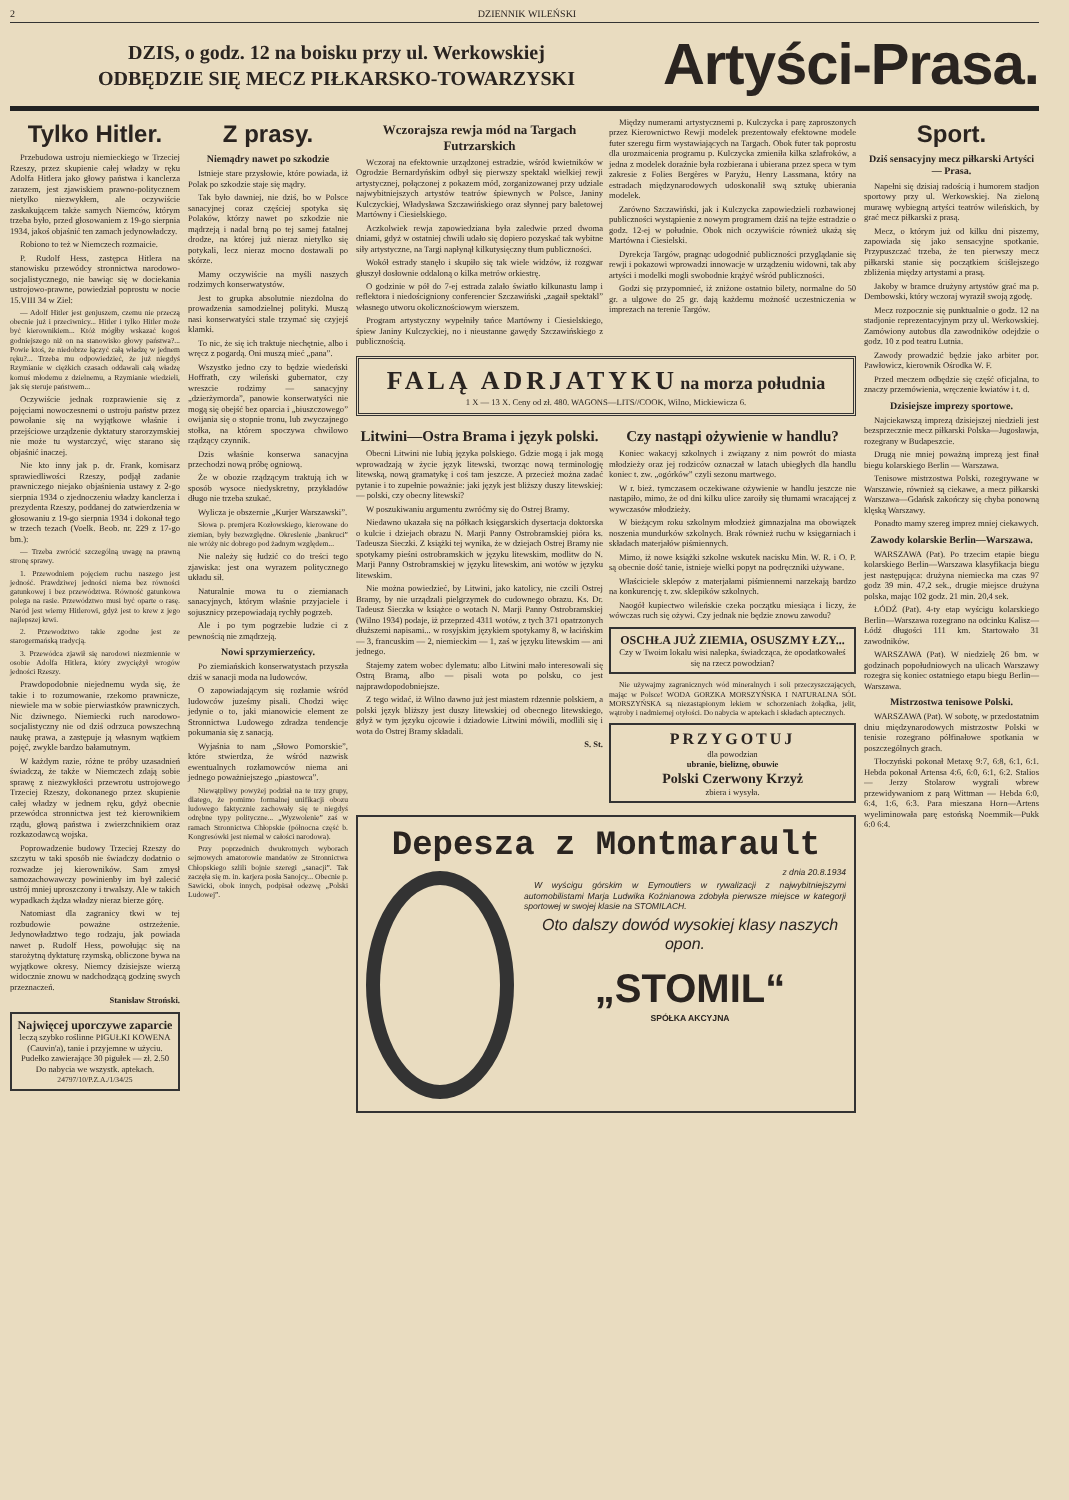2 DZIENNIK WILEŃSKI
DZIS, o godz. 12 na boisku przy ul. Werkowskiej
ODBĘDZIE SIĘ MECZ PIŁKARSKO-TOWARZYSKI
Artyści-Prasa.
Tylko Hitler.
Przebudowa ustroju niemieckiego w Trzeciej Rzeszy, przez skupienie całej władzy w ręku Adolfa Hitlera jako głowy państwa i kanclerza zarazem, jest zjawiskiem prawno-politycznem nietylko niezwykłem, ale oczywiście zaskakującem także samych Niemców, którym trzeba było, przed głosowaniem z 19-go sierpnia 1934, jakoś objaśnić ten zamach jedynowładczy.
Robiono to też w Niemczech rozmaicie.
P. Rudolf Hess, zastępca Hitlera na stanowisku przewódcy stronnictwa narodowo-socjalistycznego, nie bawiąc się w dociekania ustrojowo-prawne, powiedział poprostu w nocie 15.VIII 34 w Ziel:
— Adolf Hitler jest genjuszem, czemu nie przeczą obecnie już i przeciwnicy... Hitler i tylko Hitler może być kierownikiem... Któż mógłby wskazać kogoś godniejszego niż on na stanowisko głowy państwa?... Powie ktoś, że niedobrze łączyć całą władzę w jednem ręku?... Trzeba mu odpowiedzieć, że już niegdyś Rzymianie w ciężkich czasach oddawali całą władzę komuś młodemu z dzielnemu, a Rzymianie wiedzieli, jak się steruje państwem...
Oczywiście jednak rozprawienie się z pojęciami nowoczesnemi o ustroju państw przez powołanie się na wyjątkowe właśnie i przejściowe urządzenie dyktatury starorzymskiej nie może tu wystarczyć, więc starano się objaśnić inaczej.
Nie kto inny jak p. dr. Frank, komisarz sprawiedliwości Rzeszy, podjął zadanie prawniczego niejako objaśnienia ustawy z 2-go sierpnia 1934 o zjednoczeniu władzy kanclerza i prezydenta Rzeszy, poddanej do zatwierdzenia w głosowaniu z 19-go sierpnia 1934 i dokonał tego w trzech tezach (Voelk. Beob. nr. 229 z 17-go bm.):
— Trzeba zwrócić szczególną uwagę na prawną stronę sprawy.
1. Przewodniem pojęciem ruchu naszego jest jedność. Prawdziwej jedności niema bez równości gatunkowej i bez przewództwa. Równość gatunkowa polega na rasie. Przewództwo musi być oparte o rasę. Naród jest wierny Hitlerowi, gdyż jest to krew z jego najlepszej krwi.
2. Przewodztwo takie zgodne jest ze starogermańską tradycją.
3. Przewódca zjawił się narodowi niezmiennie w osobie Adolfa Hitlera, który zwyciężył wrogów jedności Rzeszy.
Prawdopodobnie niejednemu wyda się, że takie i to rozumowanie, rzekomo prawnicze, niewiele ma w sobie pierwiastków prawniczych. Nic dziwnego. Niemiecki ruch narodowo-socjalistyczny nie od dziś odrzuca powszechną naukę prawa, a zastępuje ją własnym wątkiem pojęć, zwykle bardzo bałamutnym.
W każdym razie, różne te próby uzasadnień świadczą, że także w Niemczech zdają sobie sprawę z niezwykłości przewrotu ustrojowego Trzeciej Rzeszy, dokonanego przez skupienie całej władzy w jednem ręku, gdyż obecnie przewódca stronnictwa jest też kierownikiem rządu, głową państwa i zwierzchnikiem oraz rozkazodawcą wojska.
Poprowadzenie budowy Trzeciej Rzeszy do szczytu w taki sposób nie świadczy dodatnio o rozwadze jej kierowników. Sam zmysł samozachowawczy powinienby im był zalecić ustrój mniej uproszczony i trwalszy. Ale w takich wypadkach żądza władzy nieraz bierze górę.
Natomiast dla zagranicy tkwi w tej rozbudowie poważne ostrzeżenie. Jedynowładztwo tego rodzaju, jak powiada nawet p. Rudolf Hess, powołując się na starożytną dyktaturę rzymską, obliczone bywa na wyjątkowe okresy. Niemcy dzisiejsze wierzą widocznie znowu w nadchodzącą godzinę swych przeznaczeń.
Stanisław Stroński.
Najwięcej uporczywe zaparcie
leczą szybko roślinne PIGUŁKI KOWENA (Cauvin'a), tanie i przyjemne w użyciu.
Pudełko zawierające 30 pigułek — zł. 2.50
Do nabycia we wszystk. aptekach.
24797/10/P.Z.A./1/34/25
Z prasy.
Niemądry nawet po szkodzie
Istnieje stare przysłowie, które powiada, iż Polak po szkodzie staje się mądry.
Tak było dawniej, nie dziś, bo w Polsce sanacyjnej coraz częściej spotyka się Polaków, którzy nawet po szkodzie nie mądrzeją i nadal brną po tej samej fatalnej drodze, na której już nieraz nietylko się potykali, lecz nieraz mocno dostawali po skórze.
Mamy oczywiście na myśli naszych rodzimych konserwatystów.
Jest to grupka absolutnie niezdolna do prowadzenia samodzielnej polityki. Muszą nasi konserwatyści stale trzymać się czyjejś klamki.
To nic, że się ich traktuje niechętnie, albo i wręcz z pogardą. Oni muszą mieć „pana”.
Wszystko jedno czy to będzie wiedeński Hoffrath, czy wileński gubernator, czy wreszcie rodzimy — sanacyjny „dzierżymorda”, panowie konserwatyści nie mogą się obejść bez oparcia i „biuszczowego” owijania się o stopnie tronu, lub zwyczajnego stołka, na którem spoczywa chwilowo rządzący czynnik.
Dzis właśnie konserwa sanacyjna przechodzi nową próbę ogniową.
Że w obozie rządzącym traktują ich w sposób wysoce niedyskretny, przykładów długo nie trzeba szukać.
Wylicza je obszernie „Kurjer Warszawski”.
Słowa p. premjera Kozłowskiego, kierowane do ziemian, były bezwzględne. Okreslenie „bankruci” nie wróży nic dobrego pod żadnym względem...
Nie należy się łudzić co do treści tego zjawiska: jest ona wyrazem politycznego układu sił.
Naturalnie mowa tu o ziemianach sanacyjnych, którym właśnie przyjaciele i sojusznicy przepowiadają rychły pogrzeb.
Ale i po tym pogrzebie ludzie ci z pewnością nie zmądrzeją.
Nowi sprzymierzeńcy.
Po ziemiańskich konserwatystach przyszła dziś w sanacji moda na ludowców.
O zapowiadającym się rozłamie wśród ludowców juześmy pisali. Chodzi więc jedynie o to, jaki mianowicie element ze Stronnictwa Ludowego zdradza tendencje pokumania się z sanacją.
Wyjaśnia to nam „Słowo Pomorskie”, które stwierdza, że wśród nazwisk ewentualnych rozłamowców niema ani jednego poważniejszego „piastowca”.
Niewątpliwy powyżej podział na te trzy grupy, dlatego, że pomimo formalnej unifikacji obozu ludowego faktycznie zachowały się te niegdyś odrębne typy polityczne... „Wyzwolenie” zaś w ramach Stronnictwa Chłopskie (północna część b. Kongresówki jest niemal w całości narodowa).
Przy poprzednich dwukrotnych wyborach sejmowych amatorowie mandatów ze Stronnictwa Chłopskiego szlili bojnie szeregi „sanacji”. Tak zaczęła się m. in. karjera posła Sanojcy... Obecnie p. Sawicki, obok innych, podpisał odezwę „Polski Ludowej”.
Wczorajsza rewja mód na Targach Futrzarskich
Wczoraj na efektownie urządzonej estradzie, wśród kwietników w Ogrodzie Bernardyńskim odbył się pierwszy spektakl wielkiej rewji artystycznej, połączonej z pokazem mód, zorganizowanej przy udziale najwybitniejszych artystów teatrów śpiewnych w Polsce, Janiny Kulczyckiej, Władysława Szczawińskiego oraz słynnej pary baletowej Martówny i Ciesielskiego.
Aczkolwiek rewja zapowiedziana była zaledwie przed dwoma dniami, gdyż w ostatniej chwili udało się dopiero pozyskać tak wybitne siły artystyczne, na Targi napłynął kilkutysięczny tłum publiczności.
Wokół estrady stanęło i skupiło się tak wiele widzów, iż rozgwar głuszył dosłownie oddaloną o kilka metrów orkiestrę.
O godzinie w pół do 7-ej estrada zalało światło kilkunastu lamp i reflektora i niedościgniony conferencier Szczawiński „zagaił spektakl” własnego utworu okolicznościowym wierszem.
Program artystyczny wypełniły tańce Martówny i Ciesielskiego, śpiew Janiny Kulczyckiej, no i nieustanne gawędy Szczawińskiego z publicznością.
Między numerami artystycznemi p. Kulczycka i parę zaproszonych przez Kierownictwo Rewji modelek prezentowały efektowne modele futer szeregu firm wystawiających na Targach. Obok futer tak poprostu dla urozmaicenia programu p. Kulczycka zmieniła kilka szlafroków, a jedna z modelek doraźnie była rozbierana i ubierana przez speca w tym zakresie z Folies Bergères w Paryżu, Henry Lassmana, który na estradach międzynarodowych udoskonalił swą sztukę ubierania modelek.
Zarówno Szczawiński, jak i Kulczycka zapowiedzieli rozbawionej publiczności wystąpienie z nowym programem dziś na tejże estradzie o godz. 12-ej w południe. Obok nich oczywiście również ukażą się Martówna i Ciesielski.
Dyrekcja Targów, pragnąc udogodnić publiczności przyglądanie się rewji i pokazowi wprowadzi innowacje w urządzeniu widowni, tak aby artyści i modelki mogli swobodnie krążyć wśród publiczności.
Godzi się przypomnieć, iż zniżone ostatnio bilety, normalne do 50 gr. a ulgowe do 25 gr. dają każdemu możność uczestniczenia w imprezach na terenie Targów.
FALĄ ADRJATYKU na morza południa
1 X — 13 X. Ceny od zł. 480. WAGONS—LITS//COOK, Wilno, Mickiewicza 6.
Litwini—Ostra Brama i język polski.
Obecni Litwini nie lubią języka polskiego. Gdzie mogą i jak mogą wprowadzają w życie język litewski, tworząc nową terminologję litewską, nową gramatykę i coś tam jeszcze. A przecież można zadać pytanie i to zupełnie poważnie: jaki język jest bliższy duszy litewskiej: — polski, czy obecny litewski?
W poszukiwaniu argumentu zwróćmy się do Ostrej Bramy.
Niedawno ukazała się na półkach księgarskich dysertacja doktorska o kulcie i dziejach obrazu N. Marji Panny Ostrobramskiej pióra ks. Tadeusza Sieczki. Z książki tej wynika, że w dziejach Ostrej Bramy nie spotykamy pieśni ostrobramskich w języku litewskim, modlitw do N. Marji Panny Ostrobramskiej w języku litewskim, ani wotów w języku litewskim.
Nie można powiedzieć, by Litwini, jako katolicy, nie czcili Ostrej Bramy, by nie urządzali pielgrzymek do cudownego obrazu. Ks. Dr. Tadeusz Sieczka w książce o wotach N. Marji Panny Ostrobramskiej (Wilno 1934) podaje, iż przeprzed 4311 wotów, z tych 371 opatrzonych dłuższemi napisami... w rosyjskim językiem spotykamy 8, w łacińskim — 3, francuskim — 2, niemieckim — 1, zaś w języku litewskim — ani jednego.
Stajemy zatem wobec dylematu: albo Litwini mało interesowali się Ostrą Bramą, albo — pisali wota po polsku, co jest najprawdopodobniejsze.
Z tego widać, iż Wilno dawno już jest miastem rdzennie polskiem, a polski język bliższy jest duszy litewskiej od obecnego litewskiego, gdyż w tym języku ojcowie i dziadowie Litwini mówili, modlili się i wota do Ostrej Bramy składali.
S. St.
Czy nastąpi ożywienie w handlu?
Koniec wakacyj szkolnych i związany z nim powrót do miasta młodzieży oraz jej rodziców oznaczał w latach ubiegłych dla handlu koniec t. zw. „ogórków” czyli sezonu martwego.
W r. bież. tymczasem oczekiwane ożywienie w handlu jeszcze nie nastąpiło, mimo, że od dni kilku ulice zaroiły się tłumami wracającej z wywczasów młodzieży.
W bieżącym roku szkolnym młodzież gimnazjalna ma obowiązek noszenia mundurków szkolnych. Brak również ruchu w księgarniach i składach materjałów piśmiennych.
Mimo, iż nowe książki szkolne wskutek nacisku Min. W. R. i O. P. są obecnie dość tanie, istnieje wielki popyt na podręczniki używane.
Właściciele sklepów z materjałami piśmiennemi narzekają bardzo na konkurencję t. zw. sklepików szkolnych.
Naogół kupiectwo wileńskie czeka początku miesiąca i liczy, że wówczas ruch się ożywi. Czy jednak nie będzie znowu zawodu?
OSCHŁA JUŻ ZIEMIA, OSUSZMY ŁZY...
Czy w Twoim lokalu wisi nalepka, świadcząca, że opodatkowałeś się na rzecz powodzian?
Nie używajmy zagranicznych wód mineralnych i soli przeczyszczających, mając w Polsce! WODA GORZKA MORSZYŃSKA I NATURALNA SÓL MORSZYŃSKA są niezastąpionym lekiem w schorzeniach żołądka, jelit, wątroby i nadmiernej otyłości. Do nabycia w aptekach i składach aptecznych.
PRZYGOTUJ
dla powodzian
ubranie, bieliznę, obuwie
Polski Czerwony Krzyż
zbiera i wysyła.
Depesza z Montmarault
z dnia 20.8.1934
W wyścigu górskim w Eymoutiers w rywalizacji z najwybitniejszymi automobilistami Marja Ludwika Koźnianowa zdobyła pierwsze miejsce w kategorji sportowej w swojej klasie na STOMILACH.
Oto dalszy dowód wysokiej klasy naszych opon.
„STOMIL“
SPÓŁKA AKCYJNA
Sport.
Dziś sensacyjny mecz piłkarski Artyści — Prasa.
Napełni się dzisiaj radością i humorem stadjon sportowy przy ul. Werkowskiej. Na zieloną murawę wybiegną artyści teatrów wileńskich, by grać mecz piłkarski z prasą.
Mecz, o którym już od kilku dni piszemy, zapowiada się jako sensacyjne spotkanie. Przypuszczać trzeba, że ten pierwszy mecz piłkarski stanie się początkiem ściślejszego zbliżenia między artystami a prasą.
Jakoby w bramce drużyny artystów grać ma p. Dembowski, który wczoraj wyraził swoją zgodę.
Mecz rozpocznie się punktualnie o godz. 12 na stadjonie reprezentacyjnym przy ul. Werkowskiej. Zamówiony autobus dla zawodników odejdzie o godz. 10 z pod teatru Lutnia.
Zawody prowadzić będzie jako arbiter por. Pawłowicz, kierownik Ośrodka W. F.
Przed meczem odbędzie się część oficjalna, to znaczy przemówienia, wręczenie kwiatów i t. d.
Dzisiejsze imprezy sportowe.
Najciekawszą imprezą dzisiejszej niedzieli jest bezsprzecznie mecz piłkarski Polska—Jugosławja, rozegrany w Budapeszcie.
Drugą nie mniej poważną imprezą jest finał biegu kolarskiego Berlin — Warszawa.
Tenisowe mistrzostwa Polski, rozegrywane w Warszawie, również są ciekawe, a mecz piłkarski Warszawa—Gdańsk zakończy się chyba ponowną klęską Warszawy.
Ponadto mamy szereg imprez mniej ciekawych.
Zawody kolarskie Berlin—Warszawa.
WARSZAWA (Pat). Po trzecim etapie biegu kolarskiego Berlin—Warszawa klasyfikacja biegu jest następująca: drużyna niemiecka ma czas 97 godz 39 min. 47,2 sek., drugie miejsce drużyna polska, mając 102 godz. 21 min. 20,4 sek.
ŁÓDŹ (Pat). 4-ty etap wyścigu kolarskiego Berlin—Warszawa rozegrano na odcinku Kalisz—Łódź długości 111 km. Startowało 31 zawodników.
WARSZAWA (Pat). W niedzielę 26 bm. w godzinach popołudniowych na ulicach Warszawy rozegra się koniec ostatniego etapu biegu Berlin—Warszawa.
Mistrzostwa tenisowe Polski.
WARSZAWA (Pat). W sobotę, w przedostatnim dniu międzynarodowych mistrzostw Polski w tenisie rozegrano półfinałowe spotkania w poszczególnych grach.
Tłoczyński pokonał Metaxę 9:7, 6:8, 6:1, 6:1. Hebda pokonał Artensa 4:6, 6:0, 6:1, 6:2. Stalios — Jerzy Stolarow wygrali wbrew przewidywaniom z parą Wittman — Hebda 6:0, 6:4, 1:6, 6:3. Para mieszana Horn—Artens wyeliminowała parę estońską Noemmik—Pukk 6:0 6:4.